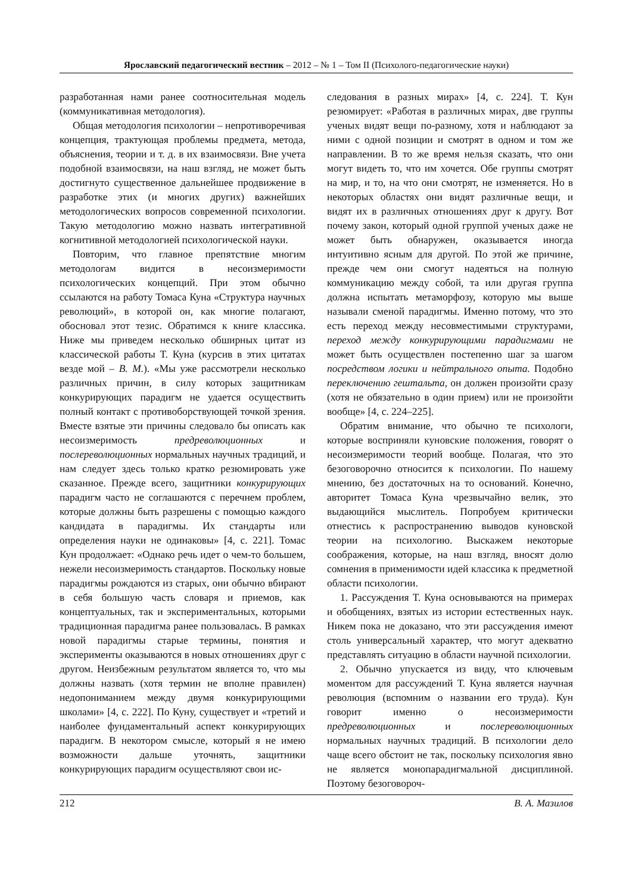Ярославский педагогический вестник – 2012 – № 1 – Том II (Психолого-педагогические науки)
разработанная нами ранее соотносительная модель (коммуникативная методология).
Общая методология психологии – непротиворечивая концепция, трактующая проблемы предмета, метода, объяснения, теории и т. д. в их взаимосвязи. Вне учета подобной взаимосвязи, на наш взгляд, не может быть достигнуто существенное дальнейшее продвижение в разработке этих (и многих других) важнейших методологических вопросов современной психологии. Такую методологию можно назвать интегративной когнитивной методологией психологической науки.
Повторим, что главное препятствие многим методологам видится в несоизмеримости психологических концепций. При этом обычно ссылаются на работу Томаса Куна «Структура научных революций», в которой он, как многие полагают, обосновал этот тезис. Обратимся к книге классика. Ниже мы приведем несколько обширных цитат из классической работы Т. Куна (курсив в этих цитатах везде мой – В. М.). «Мы уже рассмотрели несколько различных причин, в силу которых защитникам конкурирующих парадигм не удается осуществить полный контакт с противоборствующей точкой зрения. Вместе взятые эти причины следовало бы описать как несоизмеримость предреволюционных и послереволюционных нормальных научных традиций, и нам следует здесь только кратко резюмировать уже сказанное. Прежде всего, защитники конкурирующих парадигм часто не соглашаются с перечнем проблем, которые должны быть разрешены с помощью каждого кандидата в парадигмы. Их стандарты или определения науки не одинаковы» [4, с. 221]. Томас Кун продолжает: «Однако речь идет о чем-то большем, нежели несоизмеримость стандартов. Поскольку новые парадигмы рождаются из старых, они обычно вбирают в себя большую часть словаря и приемов, как концептуальных, так и экспериментальных, которыми традиционная парадигма ранее пользовалась. В рамках новой парадигмы старые термины, понятия и эксперименты оказываются в новых отношениях друг с другом. Неизбежным результатом является то, что мы должны назвать (хотя термин не вполне правилен) недопониманием между двумя конкурирующими школами» [4, с. 222]. По Куну, существует и «третий и наиболее фундаментальный аспект конкурирующих парадигм. В некотором смысле, который я не имею возможности дальше уточнять, защитники конкурирующих парадигм осуществляют свои ис-
следования в разных мирах» [4, с. 224]. Т. Кун резюмирует: «Работая в различных мирах, две группы ученых видят вещи по-разному, хотя и наблюдают за ними с одной позиции и смотрят в одном и том же направлении. В то же время нельзя сказать, что они могут видеть то, что им хочется. Обе группы смотрят на мир, и то, на что они смотрят, не изменяется. Но в некоторых областях они видят различные вещи, и видят их в различных отношениях друг к другу. Вот почему закон, который одной группой ученых даже не может быть обнаружен, оказывается иногда интуитивно ясным для другой. По этой же причине, прежде чем они смогут надеяться на полную коммуникацию между собой, та или другая группа должна испытать метаморфозу, которую мы выше называли сменой парадигмы. Именно потому, что это есть переход между несовместимыми структурами, переход между конкурирующими парадигмами не может быть осуществлен постепенно шаг за шагом посредством логики и нейтрального опыта. Подобно переключению гештальта, он должен произойти сразу (хотя не обязательно в один прием) или не произойти вообще» [4, с. 224–225].
Обратим внимание, что обычно те психологи, которые восприняли куновские положения, говорят о несоизмеримости теорий вообще. Полагая, что это безоговорочно относится к психологии. По нашему мнению, без достаточных на то оснований. Конечно, авторитет Томаса Куна чрезвычайно велик, это выдающийся мыслитель. Попробуем критически отнестись к распространению выводов куновской теории на психологию. Выскажем некоторые соображения, которые, на наш взгляд, вносят долю сомнения в применимости идей классика к предметной области психологии.
1. Рассуждения Т. Куна основываются на примерах и обобщениях, взятых из истории естественных наук. Никем пока не доказано, что эти рассуждения имеют столь универсальный характер, что могут адекватно представлять ситуацию в области научной психологии.
2. Обычно упускается из виду, что ключевым моментом для рассуждений Т. Куна является научная революция (вспомним о названии его труда). Кун говорит именно о несоизмеримости предреволюционных и послереволюционных нормальных научных традиций. В психологии дело чаще всего обстоит не так, поскольку психология явно не является монопарадигмальной дисциплиной. Поэтому безоговороч-
212 В. А. Мазилов